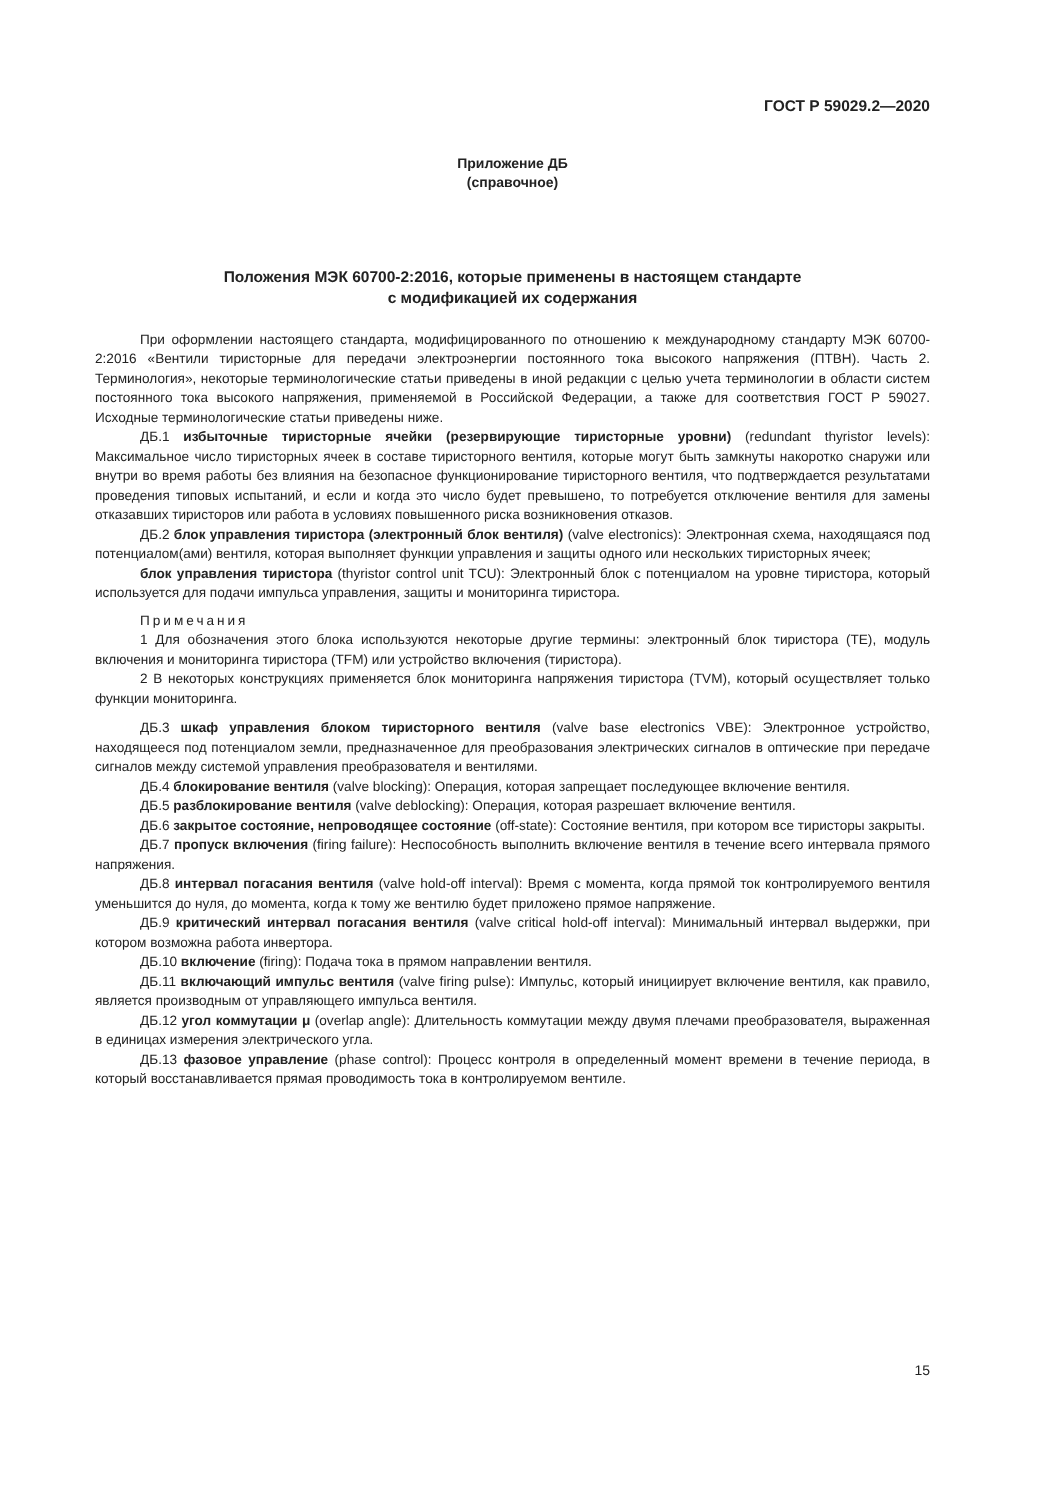ГОСТ Р 59029.2—2020
Приложение ДБ
(справочное)
Положения МЭК 60700-2:2016, которые применены в настоящем стандарте
с модификацией их содержания
При оформлении настоящего стандарта, модифицированного по отношению к международному стандарту МЭК 60700-2:2016 «Вентили тиристорные для передачи электроэнергии постоянного тока высокого напряжения (ПТВН). Часть 2. Терминология», некоторые терминологические статьи приведены в иной редакции с целью учета терминологии в области систем постоянного тока высокого напряжения, применяемой в Российской Федерации, а также для соответствия ГОСТ Р 59027. Исходные терминологические статьи приведены ниже.
ДБ.1 избыточные тиристорные ячейки (резервирующие тиристорные уровни) (redundant thyristor levels): Максимальное число тиристорных ячеек в составе тиристорного вентиля, которые могут быть замкнуты накоротко снаружи или внутри во время работы без влияния на безопасное функционирование тиристорного вентиля, что подтверждается результатами проведения типовых испытаний, и если и когда это число будет превышено, то потребуется отключение вентиля для замены отказавших тиристоров или работа в условиях повышенного риска возникновения отказов.
ДБ.2 блок управления тиристора (электронный блок вентиля) (valve electronics): Электронная схема, находящаяся под потенциалом(ами) вентиля, которая выполняет функции управления и защиты одного или нескольких тиристорных ячеек;
блок управления тиристора (thyristor control unit TCU): Электронный блок с потенциалом на уровне тиристора, который используется для подачи импульса управления, защиты и мониторинга тиристора.
Примечания
1 Для обозначения этого блока используются некоторые другие термины: электронный блок тиристора (TE), модуль включения и мониторинга тиристора (TFM) или устройство включения (тиристора).
2 В некоторых конструкциях применяется блок мониторинга напряжения тиристора (TVM), который осуществляет только функции мониторинга.
ДБ.3 шкаф управления блоком тиристорного вентиля (valve base electronics VBE): Электронное устройство, находящееся под потенциалом земли, предназначенное для преобразования электрических сигналов в оптические при передаче сигналов между системой управления преобразователя и вентилями.
ДБ.4 блокирование вентиля (valve blocking): Операция, которая запрещает последующее включение вентиля.
ДБ.5 разблокирование вентиля (valve deblocking): Операция, которая разрешает включение вентиля.
ДБ.6 закрытое состояние, непроводящее состояние (off-state): Состояние вентиля, при котором все тиристоры закрыты.
ДБ.7 пропуск включения (firing failure): Неспособность выполнить включение вентиля в течение всего интервала прямого напряжения.
ДБ.8 интервал погасания вентиля (valve hold-off interval): Время с момента, когда прямой ток контролируемого вентиля уменьшится до нуля, до момента, когда к тому же вентилю будет приложено прямое напряжение.
ДБ.9 критический интервал погасания вентиля (valve critical hold-off interval): Минимальный интервал выдержки, при котором возможна работа инвертора.
ДБ.10 включение (firing): Подача тока в прямом направлении вентиля.
ДБ.11 включающий импульс вентиля (valve firing pulse): Импульс, который инициирует включение вентиля, как правило, является производным от управляющего импульса вентиля.
ДБ.12 угол коммутации μ (overlap angle): Длительность коммутации между двумя плечами преобразователя, выраженная в единицах измерения электрического угла.
ДБ.13 фазовое управление (phase control): Процесс контроля в определенный момент времени в течение периода, в который восстанавливается прямая проводимость тока в контролируемом вентиле.
15